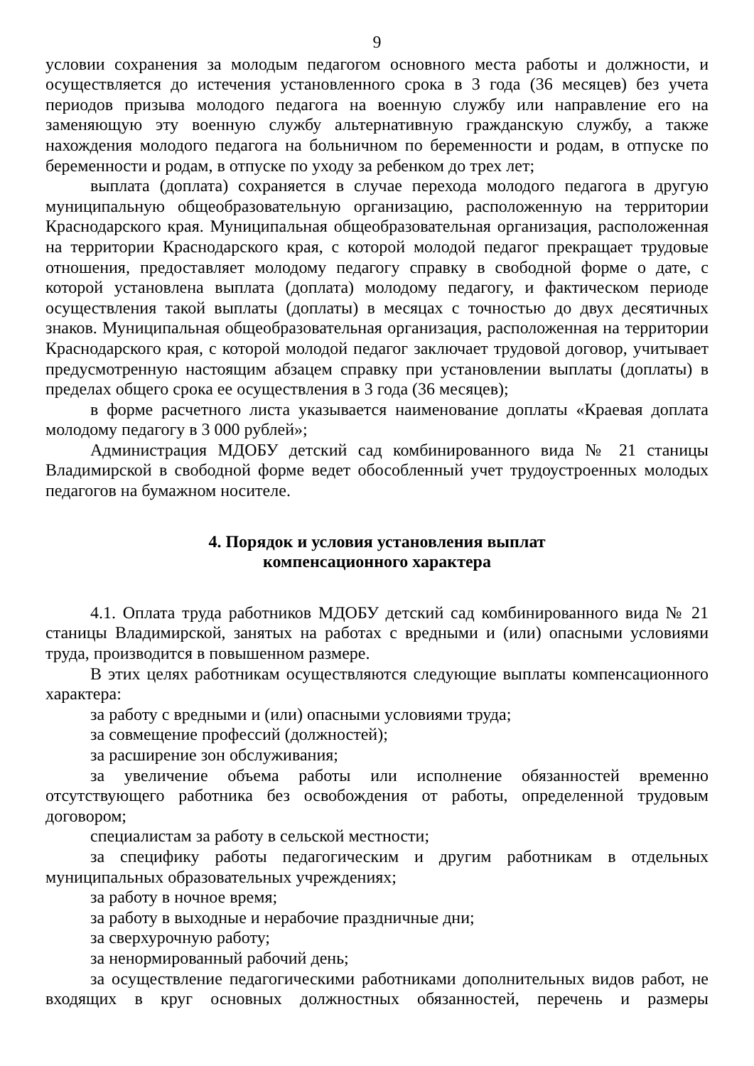9
условии сохранения за молодым педагогом основного места работы и должности, и осуществляется до истечения установленного срока в 3 года (36 месяцев) без учета периодов призыва молодого педагога на военную службу или направление его на заменяющую эту военную службу альтернативную гражданскую службу, а также нахождения молодого педагога на больничном по беременности и родам, в отпуске по беременности и родам, в отпуске по уходу за ребенком до трех лет;
выплата (доплата) сохраняется в случае перехода молодого педагога в другую муниципальную общеобразовательную организацию, расположенную на территории Краснодарского края. Муниципальная общеобразовательная организация, расположенная на территории Краснодарского края, с которой молодой педагог прекращает трудовые отношения, предоставляет молодому педагогу справку в свободной форме о дате, с которой установлена выплата (доплата) молодому педагогу, и фактическом периоде осуществления такой выплаты (доплаты) в месяцах с точностью до двух десятичных знаков. Муниципальная общеобразовательная организация, расположенная на территории Краснодарского края, с которой молодой педагог заключает трудовой договор, учитывает предусмотренную настоящим абзацем справку при установлении выплаты (доплаты) в пределах общего срока ее осуществления в 3 года (36 месяцев);
в форме расчетного листа указывается наименование доплаты «Краевая доплата молодому педагогу в 3 000 рублей»;
Администрация МДОБУ детский сад комбинированного вида № 21 станицы Владимирской в свободной форме ведет обособленный учет трудоустроенных молодых педагогов на бумажном носителе.
4. Порядок и условия установления выплат
компенсационного характера
4.1. Оплата труда работников МДОБУ детский сад комбинированного вида № 21 станицы Владимирской, занятых на работах с вредными и (или) опасными условиями труда, производится в повышенном размере.
В этих целях работникам осуществляются следующие выплаты компенсационного характера:
за работу с вредными и (или) опасными условиями труда;
за совмещение профессий (должностей);
за расширение зон обслуживания;
за увеличение объема работы или исполнение обязанностей временно отсутствующего работника без освобождения от работы, определенной трудовым договором;
специалистам за работу в сельской местности;
за специфику работы педагогическим и другим работникам в отдельных муниципальных образовательных учреждениях;
за работу в ночное время;
за работу в выходные и нерабочие праздничные дни;
за сверхурочную работу;
за ненормированный рабочий день;
за осуществление педагогическими работниками дополнительных видов работ, не входящих в круг основных должностных обязанностей, перечень и размеры